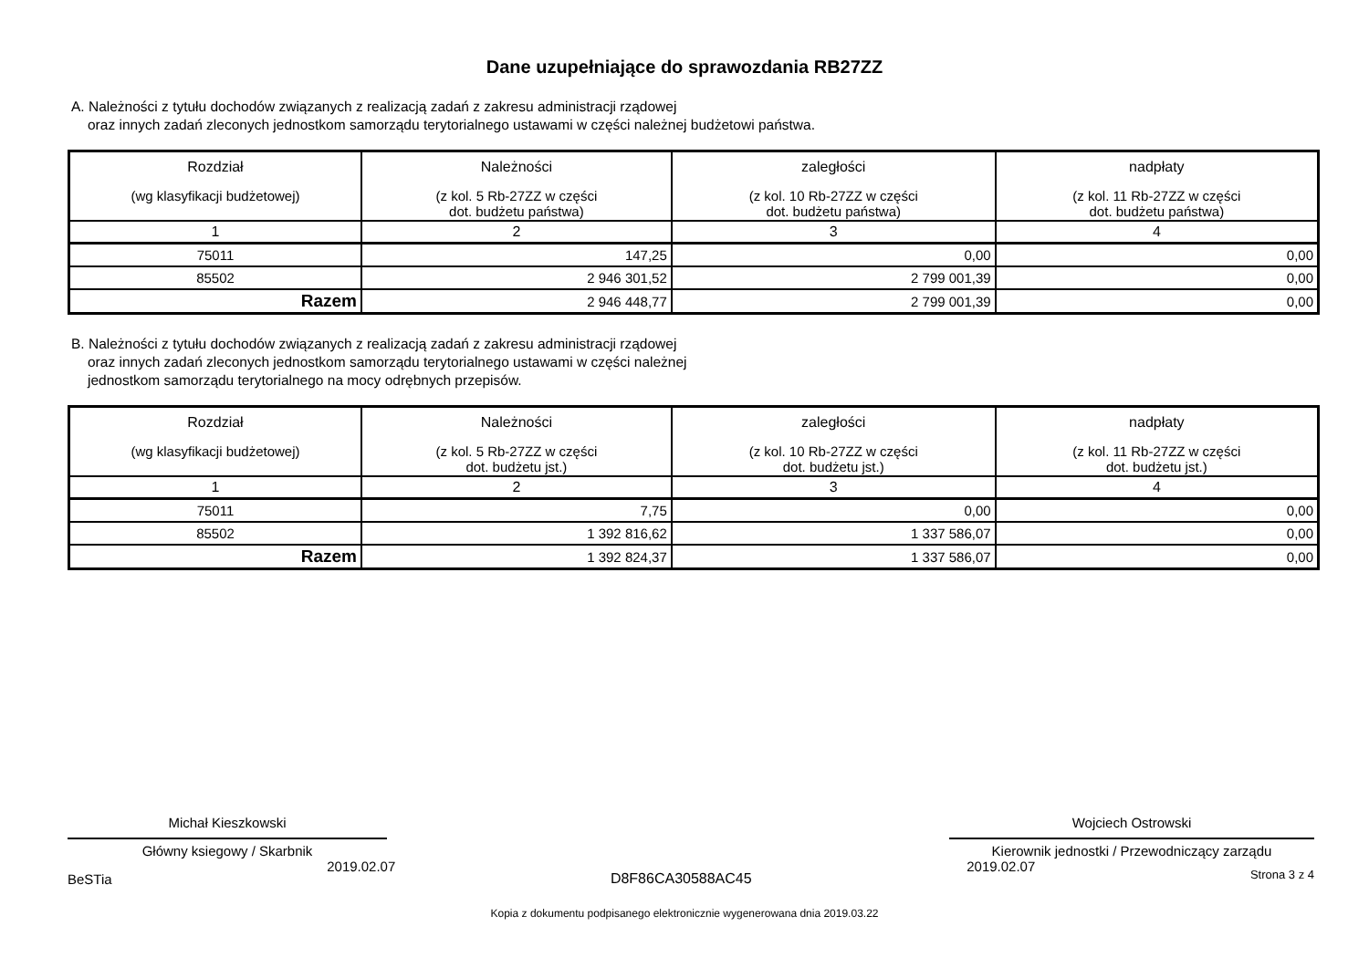Dane uzupełniające do sprawozdania RB27ZZ
A. Należności z tytułu dochodów związanych z realizacją zadań z zakresu administracji rządowej
oraz innych zadań zleconych jednostkom samorządu terytorialnego ustawami w części należnej budżetowi państwa.
| Rozdział (wg klasyfikacji budżetowej) | Należności (z kol. 5 Rb-27ZZ w części dot. budżetu państwa) | zaległości (z kol. 10 Rb-27ZZ w części dot. budżetu państwa) | nadpłaty (z kol. 11 Rb-27ZZ w części dot. budżetu państwa) |
| --- | --- | --- | --- |
| 1 | 2 | 3 | 4 |
| 75011 | 147,25 | 0,00 | 0,00 |
| 85502 | 2 946 301,52 | 2 799 001,39 | 0,00 |
| Razem | 2 946 448,77 | 2 799 001,39 | 0,00 |
B. Należności z tytułu dochodów związanych z realizacją zadań z zakresu administracji rządowej
oraz innych zadań zleconych jednostkom samorządu terytorialnego ustawami w części należnej
jednostkom samorządu terytorialnego na mocy odrębnych przepisów.
| Rozdział (wg klasyfikacji budżetowej) | Należności (z kol. 5 Rb-27ZZ w części dot. budżetu jst.) | zaległości (z kol. 10 Rb-27ZZ w części dot. budżetu jst.) | nadpłaty (z kol. 11 Rb-27ZZ w części dot. budżetu jst.) |
| --- | --- | --- | --- |
| 1 | 2 | 3 | 4 |
| 75011 | 7,75 | 0,00 | 0,00 |
| 85502 | 1 392 816,62 | 1 337 586,07 | 0,00 |
| Razem | 1 392 824,37 | 1 337 586,07 | 0,00 |
Michał Kieszkowski
Główny ksiegowy / Skarbnik
Wojciech Ostrowski
Kierownik jednostki / Przewodniczący zarządu
BeSTia 2019.02.07 D8F86CA30588AC45 2019.02.07 Strona 3 z 4
Kopia z dokumentu podpisanego elektronicznie wygenerowana dnia 2019.03.22